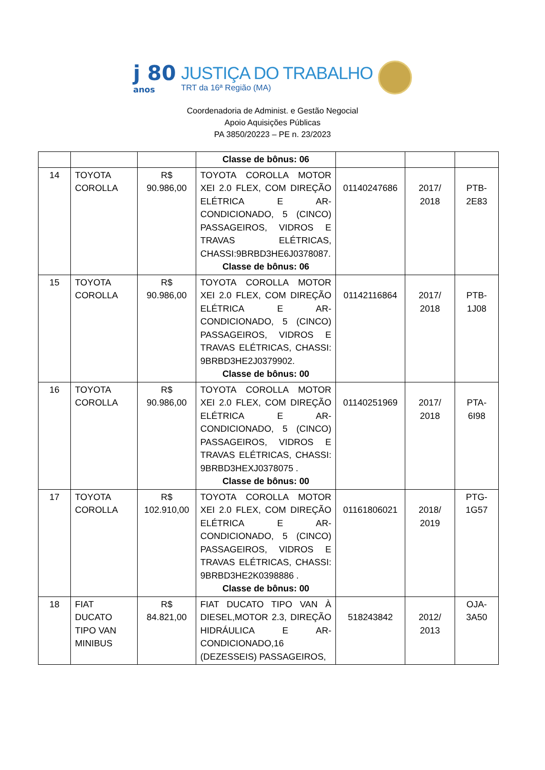j 80
anos
JUSTIÇA DO TRABALHO
TRT da 16ª Região (MA)
Coordenadoria de Administ. e Gestão Negocial
Apoio Aquisições Públicas
PA 3850/20223 – PE n. 23/2023
| | | | Classe de bônus: 06 | | | |
| 14 | TOYOTA COROLLA | R$ 90.986,00 | TOYOTA COROLLA MOTOR XEI 2.0 FLEX, COM DIREÇÃO ELÉTRICA E AR-CONDICIONADO, 5 (CINCO) PASSAGEIROS, VIDROS E TRAVAS ELÉTRICAS, CHASSI:9BRBD3HE6J0378087. Classe de bônus: 06 | 01140247686 | 2017/ 2018 | PTB- 2E83 |
| 15 | TOYOTA COROLLA | R$ 90.986,00 | TOYOTA COROLLA MOTOR XEI 2.0 FLEX, COM DIREÇÃO ELÉTRICA E AR-CONDICIONADO, 5 (CINCO) PASSAGEIROS, VIDROS E TRAVAS ELÉTRICAS, CHASSI: 9BRBD3HE2J0379902. Classe de bônus: 00 | 01142116864 | 2017/ 2018 | PTB- 1J08 |
| 16 | TOYOTA COROLLA | R$ 90.986,00 | TOYOTA COROLLA MOTOR XEI 2.0 FLEX, COM DIREÇÃO ELÉTRICA E AR-CONDICIONADO, 5 (CINCO) PASSAGEIROS, VIDROS E TRAVAS ELÉTRICAS, CHASSI: 9BRBD3HEXJ0378075 . Classe de bônus: 00 | 01140251969 | 2017/ 2018 | PTA- 6I98 |
| 17 | TOYOTA COROLLA | R$ 102.910,00 | TOYOTA COROLLA MOTOR XEI 2.0 FLEX, COM DIREÇÃO ELÉTRICA E AR-CONDICIONADO, 5 (CINCO) PASSAGEIROS, VIDROS E TRAVAS ELÉTRICAS, CHASSI: 9BRBD3HE2K0398886 . Classe de bônus: 00 | 01161806021 | 2018/ 2019 | PTG- 1G57 |
| 18 | FIAT DUCATO TIPO VAN MINIBUS | R$ 84.821,00 | FIAT DUCATO TIPO VAN À DIESEL,MOTOR 2.3, DIREÇÃO HIDRÁULICA E AR-CONDICIONADO,16 (DEZESSEIS) PASSAGEIROS, | 518243842 | 2012/ 2013 | OJA- 3A50 |